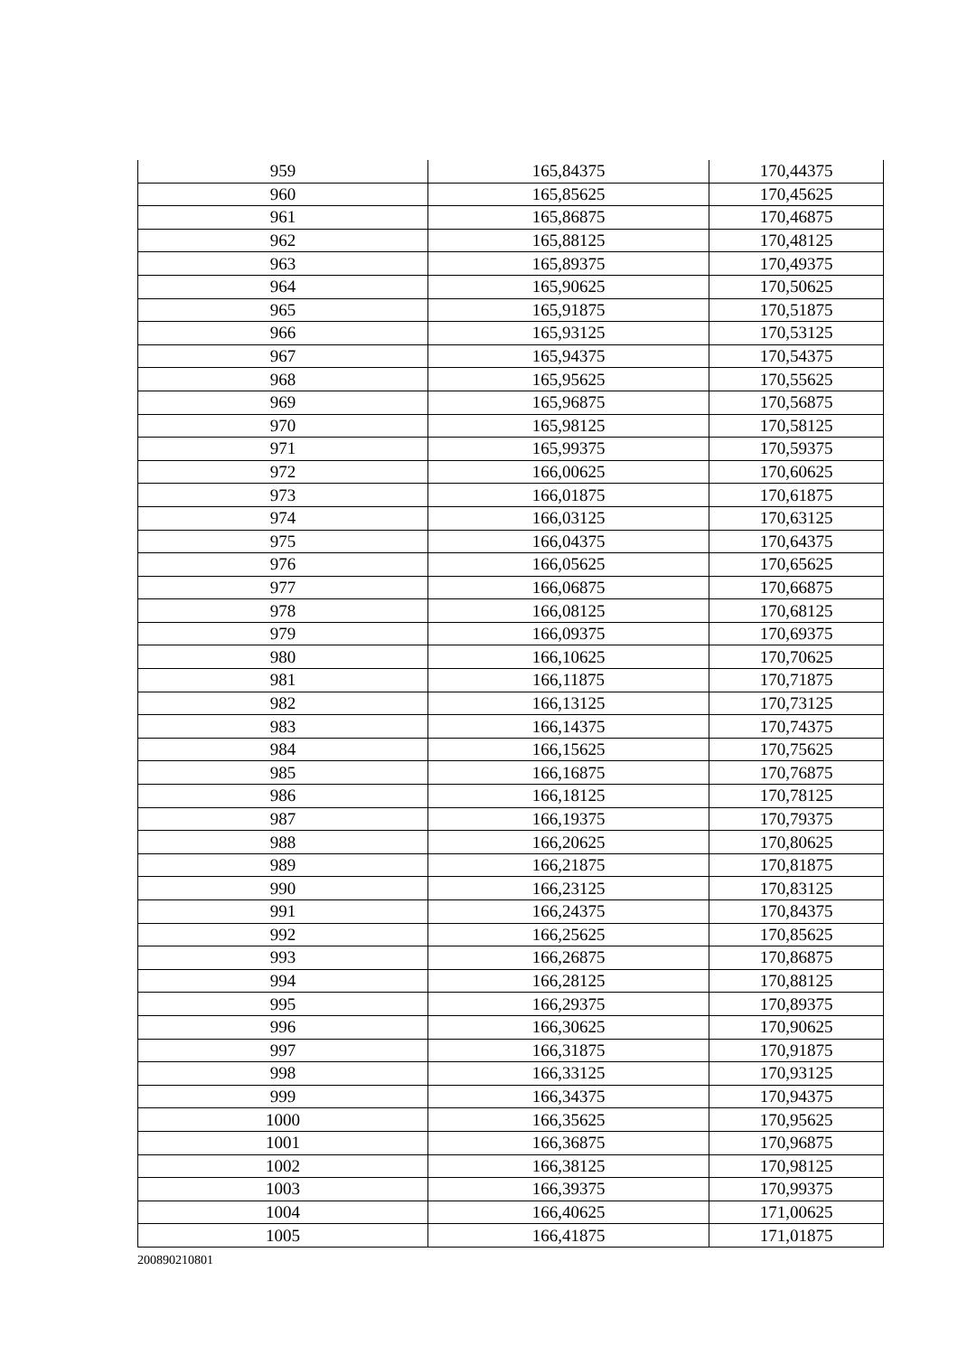| 959 | 165,84375 | 170,44375 |
| 960 | 165,85625 | 170,45625 |
| 961 | 165,86875 | 170,46875 |
| 962 | 165,88125 | 170,48125 |
| 963 | 165,89375 | 170,49375 |
| 964 | 165,90625 | 170,50625 |
| 965 | 165,91875 | 170,51875 |
| 966 | 165,93125 | 170,53125 |
| 967 | 165,94375 | 170,54375 |
| 968 | 165,95625 | 170,55625 |
| 969 | 165,96875 | 170,56875 |
| 970 | 165,98125 | 170,58125 |
| 971 | 165,99375 | 170,59375 |
| 972 | 166,00625 | 170,60625 |
| 973 | 166,01875 | 170,61875 |
| 974 | 166,03125 | 170,63125 |
| 975 | 166,04375 | 170,64375 |
| 976 | 166,05625 | 170,65625 |
| 977 | 166,06875 | 170,66875 |
| 978 | 166,08125 | 170,68125 |
| 979 | 166,09375 | 170,69375 |
| 980 | 166,10625 | 170,70625 |
| 981 | 166,11875 | 170,71875 |
| 982 | 166,13125 | 170,73125 |
| 983 | 166,14375 | 170,74375 |
| 984 | 166,15625 | 170,75625 |
| 985 | 166,16875 | 170,76875 |
| 986 | 166,18125 | 170,78125 |
| 987 | 166,19375 | 170,79375 |
| 988 | 166,20625 | 170,80625 |
| 989 | 166,21875 | 170,81875 |
| 990 | 166,23125 | 170,83125 |
| 991 | 166,24375 | 170,84375 |
| 992 | 166,25625 | 170,85625 |
| 993 | 166,26875 | 170,86875 |
| 994 | 166,28125 | 170,88125 |
| 995 | 166,29375 | 170,89375 |
| 996 | 166,30625 | 170,90625 |
| 997 | 166,31875 | 170,91875 |
| 998 | 166,33125 | 170,93125 |
| 999 | 166,34375 | 170,94375 |
| 1000 | 166,35625 | 170,95625 |
| 1001 | 166,36875 | 170,96875 |
| 1002 | 166,38125 | 170,98125 |
| 1003 | 166,39375 | 170,99375 |
| 1004 | 166,40625 | 171,00625 |
| 1005 | 166,41875 | 171,01875 |
200890210801